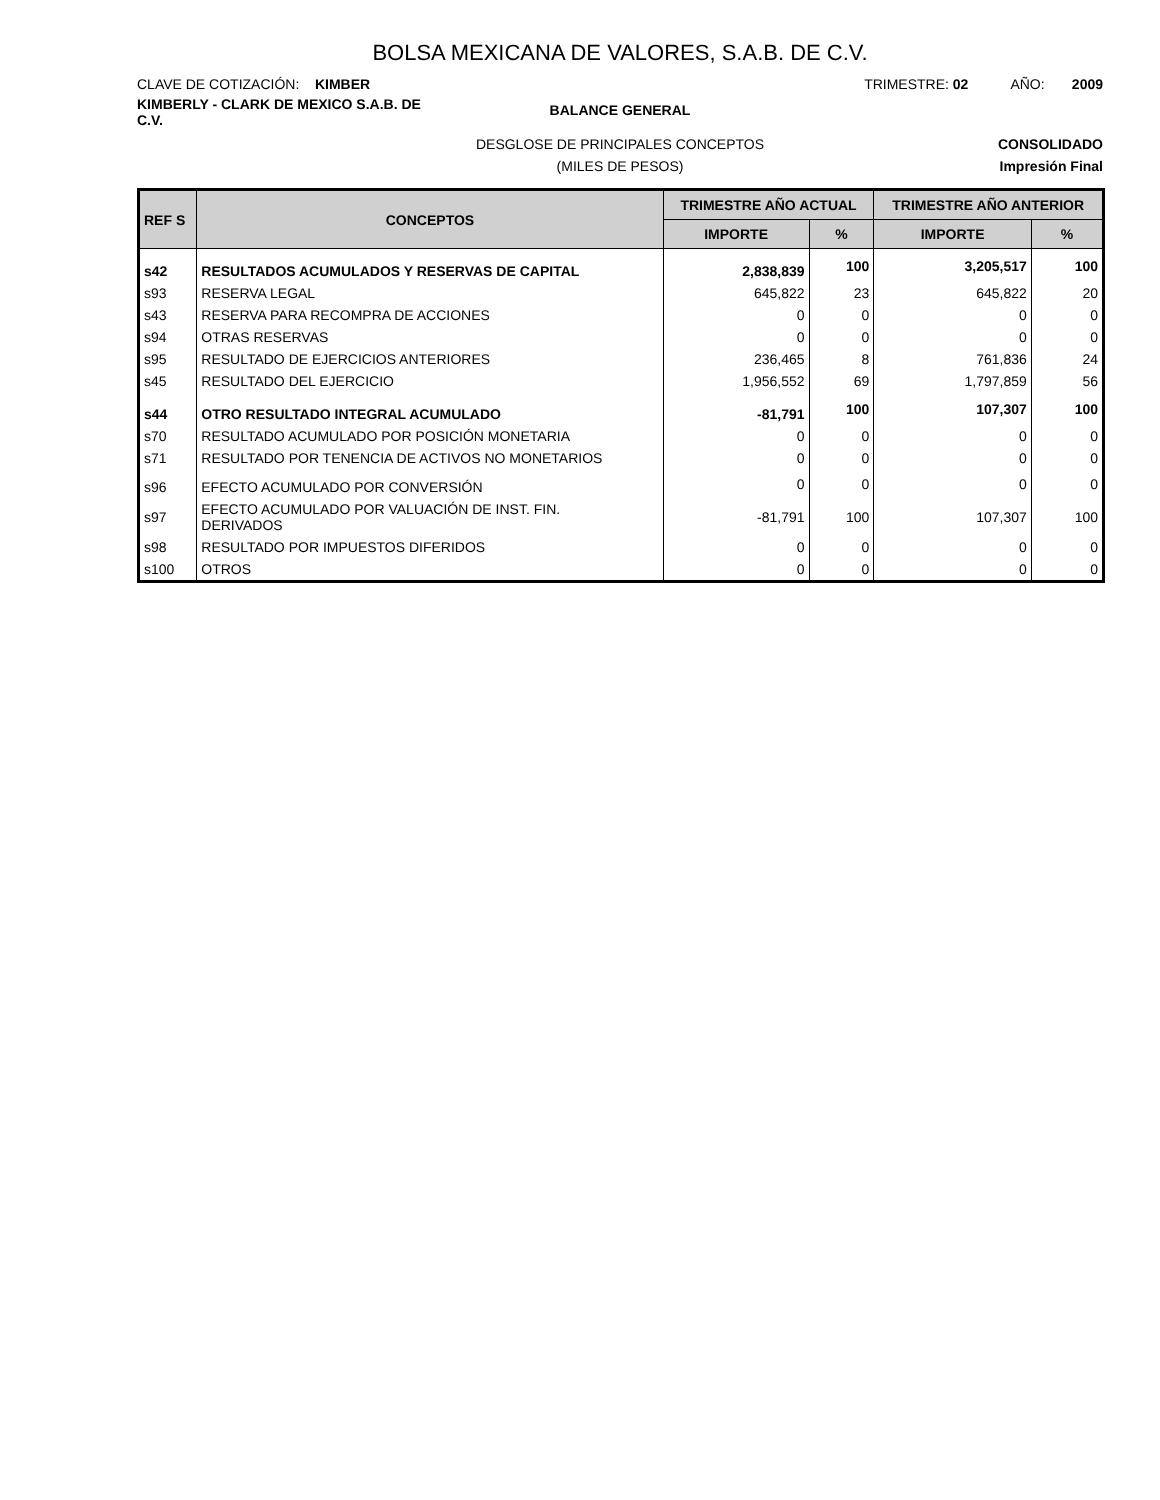BOLSA MEXICANA DE VALORES, S.A.B. DE C.V.
CLAVE DE COTIZACIÓN: KIMBER TRIMESTRE: 02 AÑO: 2009
KIMBERLY - CLARK DE MEXICO S.A.B. DE C.V.
BALANCE GENERAL
DESGLOSE DE PRINCIPALES CONCEPTOS
CONSOLIDADO
(MILES DE PESOS) Impresión Final
| REF S | CONCEPTOS | TRIMESTRE AÑO ACTUAL | | TRIMESTRE AÑO ANTERIOR | |
| --- | --- | --- | --- | --- | --- |
| | | IMPORTE | % | IMPORTE | % |
| s42 | RESULTADOS ACUMULADOS Y RESERVAS DE CAPITAL | 2,838,839 | 100 | 3,205,517 | 100 |
| s93 | RESERVA LEGAL | 645,822 | 23 | 645,822 | 20 |
| s43 | RESERVA PARA RECOMPRA DE ACCIONES | 0 | 0 | 0 | 0 |
| s94 | OTRAS RESERVAS | 0 | 0 | 0 | 0 |
| s95 | RESULTADO DE EJERCICIOS ANTERIORES | 236,465 | 8 | 761,836 | 24 |
| s45 | RESULTADO DEL EJERCICIO | 1,956,552 | 69 | 1,797,859 | 56 |
| s44 | OTRO RESULTADO INTEGRAL ACUMULADO | -81,791 | 100 | 107,307 | 100 |
| s70 | RESULTADO ACUMULADO POR POSICIÓN MONETARIA | 0 | 0 | 0 | 0 |
| s71 | RESULTADO POR TENENCIA DE ACTIVOS NO MONETARIOS | 0 | 0 | 0 | 0 |
| s96 | EFECTO ACUMULADO POR CONVERSIÓN | 0 | 0 | 0 | 0 |
| s97 | EFECTO ACUMULADO POR VALUACIÓN DE INST. FIN. DERIVADOS | -81,791 | 100 | 107,307 | 100 |
| s98 | RESULTADO POR IMPUESTOS DIFERIDOS | 0 | 0 | 0 | 0 |
| s100 | OTROS | 0 | 0 | 0 | 0 |